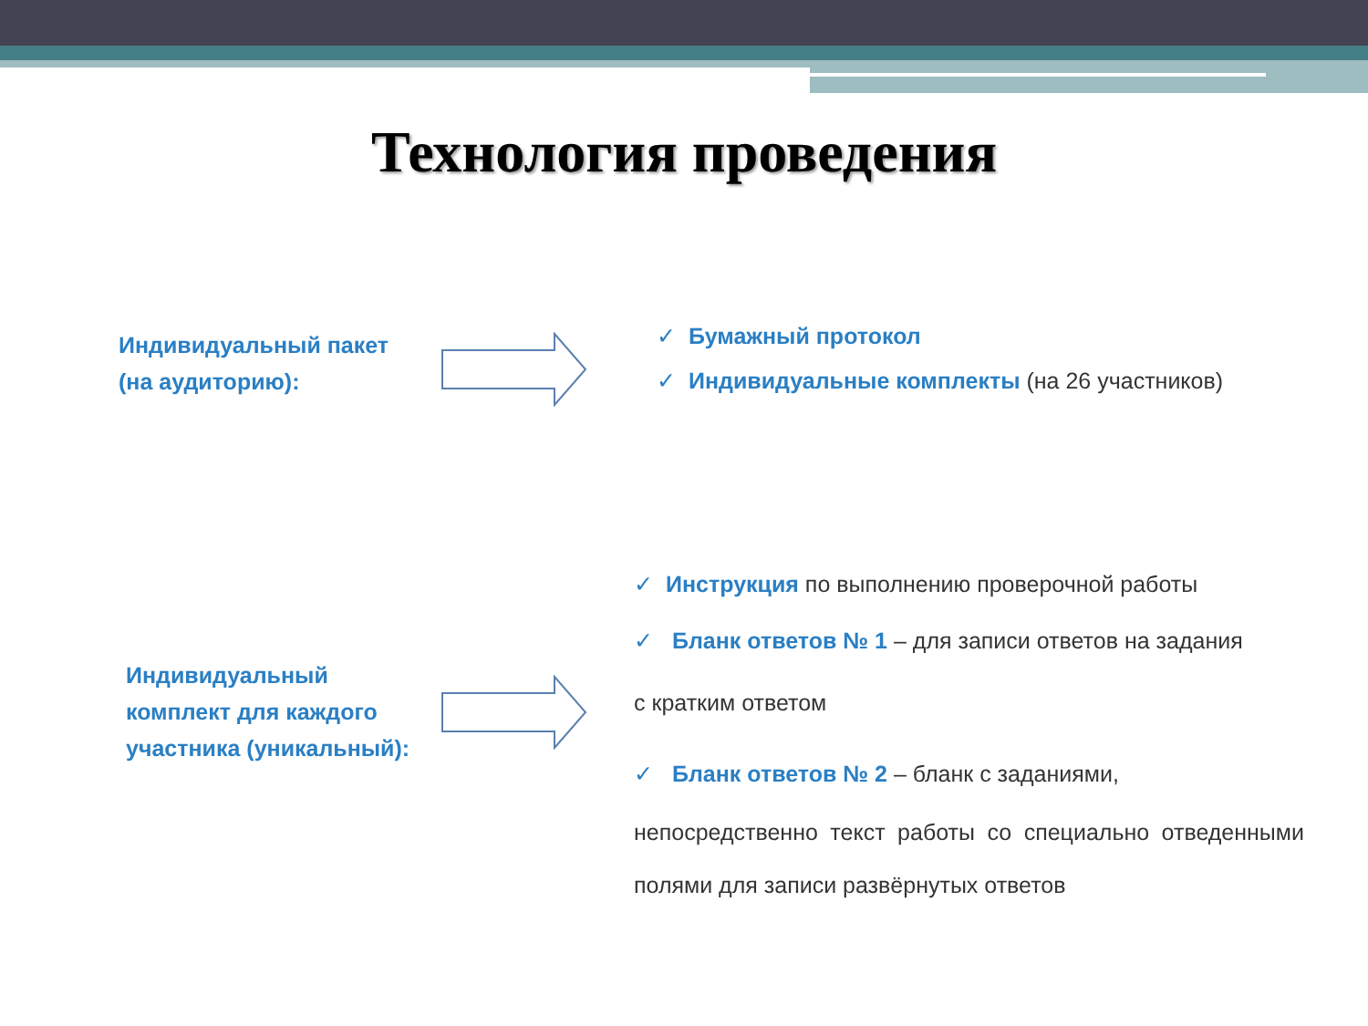Технология проведения
Индивидуальный пакет
(на аудиторию):
✓ Бумажный протокол
✓ Индивидуальные комплекты (на 26 участников)
Индивидуальный
комплект для каждого
участника (уникальный):
✓ Инструкция по выполнению проверочной работы
✓ Бланк ответов № 1 – для записи ответов на задания
с кратким ответом
✓ Бланк ответов № 2 – бланк с заданиями,
непосредственно текст работы со специально отведенными
полями для записи развёрнутых ответов